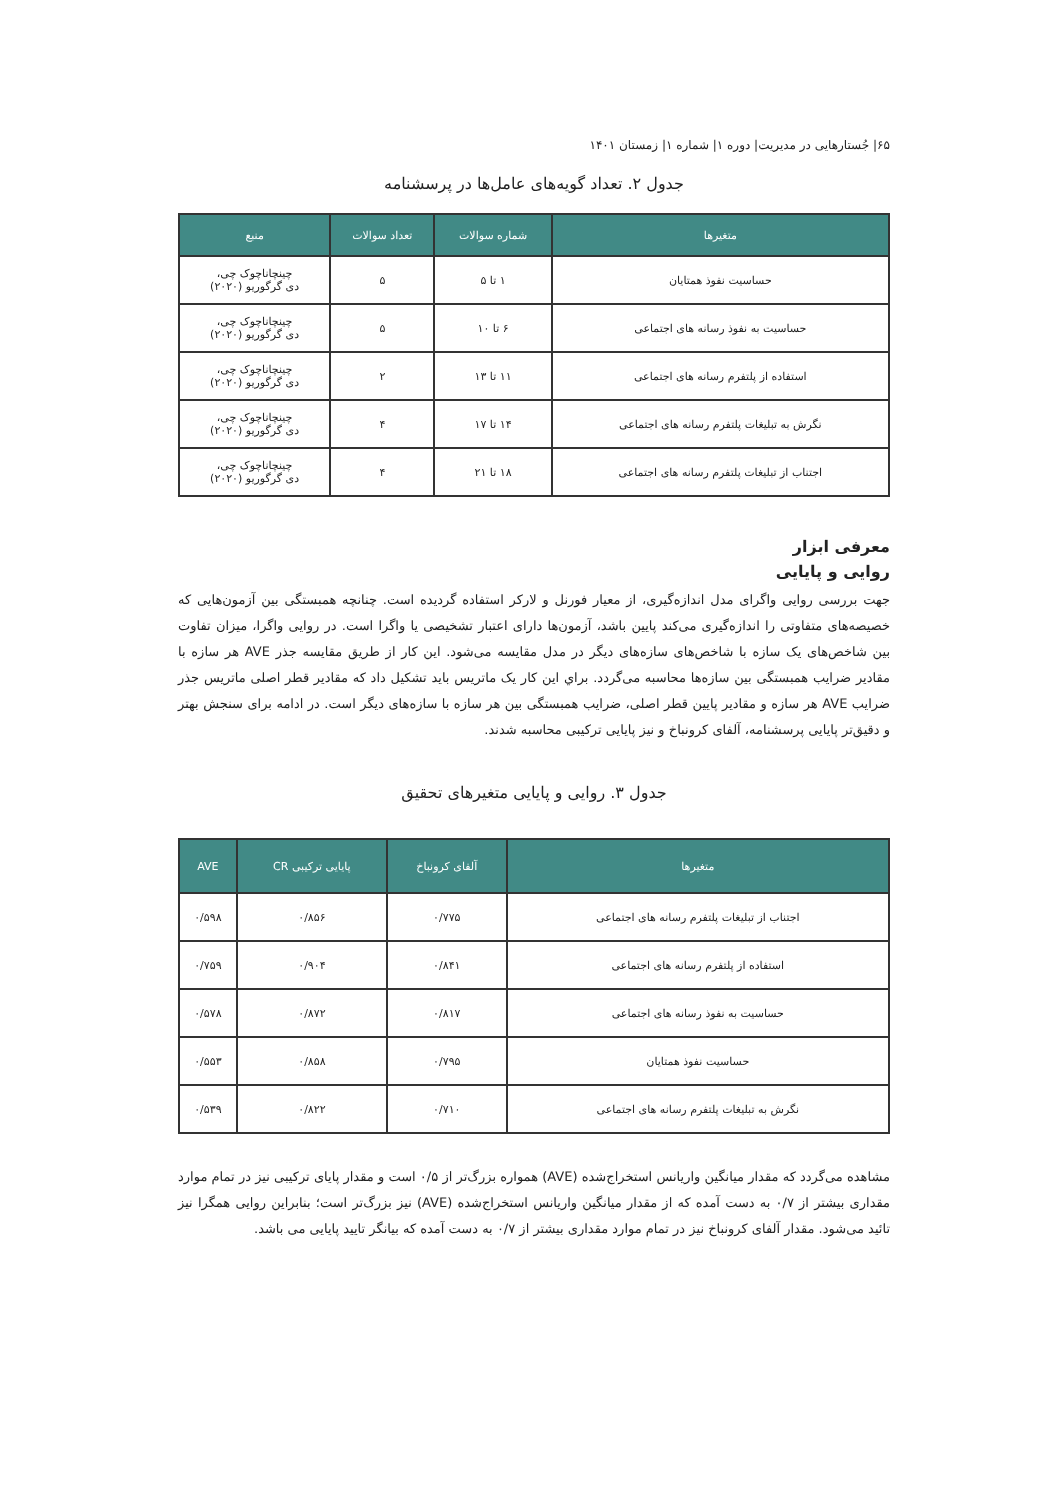۶۵| جُستارهایی در مدیریت| دوره ۱| شماره ۱| زمستان ۱۴۰۱
جدول ۲. تعداد گویه‌های عامل‌ها در پرسشنامه
| متغیرها | شماره سوالات | تعداد سوالات | منبع |
| --- | --- | --- | --- |
| حساسیت نفوذ همتایان | ۱ تا ۵ | ۵ | چینچاناچوک چی، دی گرگوریو (۲۰۲۰) |
| حساسیت به نفوذ رسانه های اجتماعی | ۶ تا ۱۰ | ۵ | چینچاناچوک چی، دی گرگوریو (۲۰۲۰) |
| استفاده از پلتفرم رسانه های اجتماعی | ۱۱ تا ۱۳ | ۲ | چینچاناچوک چی، دی گرگوریو (۲۰۲۰) |
| نگرش به تبلیغات پلتفرم رسانه های اجتماعی | ۱۴ تا ۱۷ | ۴ | چینچاناچوک چی، دی گرگوریو (۲۰۲۰) |
| اجتناب از تبلیغات پلتفرم رسانه های اجتماعی | ۱۸ تا ۲۱ | ۴ | چینچاناچوک چی، دی گرگوریو (۲۰۲۰) |
معرفی ابزار
روایی و پایایی
جهت بررسی روایی واگرای مدل اندازه‌گیری، از معیار فورنل و لارکر استفاده گردیده است. چنانچه همبستگی بین آزمون‌هایی که خصیصه‌های متفاوتی را اندازه‌گیری می‌کند پایین باشد، آزمون‌ها دارای اعتبار تشخیصی یا واگرا است. در روایی واگرا، میزان تفاوت بین شاخص‌های یک سازه با شاخص‌های سازه‌های دیگر در مدل مقایسه می‌شود. این کار از طریق مقایسه جذر AVE هر سازه با مقادیر ضرایب همبستگی بین سازه‌ها محاسبه می‌گردد. براي این کار یک ماتریس باید تشکیل داد که مقادیر قطر اصلی ماتریس جذر ضرایب AVE هر سازه و مقادیر پایین قطر اصلی، ضرایب همبستگی بین هر سازه با سازه‌های دیگر است. در ادامه برای سنجش بهتر و دقیق‌تر پایایی پرسشنامه، آلفای کرونباخ و نیز پایایی ترکیبی محاسبه شدند.
جدول ۳. روایی و پایایی متغیرهای تحقیق
| متغیرها | آلفای کرونباخ | پایایی ترکیبی CR | AVE |
| --- | --- | --- | --- |
| اجتناب از تبلیغات پلتفرم رسانه های اجتماعی | ۰/۷۷۵ | ۰/۸۵۶ | ۰/۵۹۸ |
| استفاده از پلتفرم رسانه های اجتماعی | ۰/۸۴۱ | ۰/۹۰۴ | ۰/۷۵۹ |
| حساسیت به نفوذ رسانه های اجتماعی | ۰/۸۱۷ | ۰/۸۷۲ | ۰/۵۷۸ |
| حساسیت نفوذ همتایان | ۰/۷۹۵ | ۰/۸۵۸ | ۰/۵۵۳ |
| نگرش به تبلیغات پلتفرم رسانه های اجتماعی | ۰/۷۱۰ | ۰/۸۲۲ | ۰/۵۳۹ |
مشاهده می‌گردد که مقدار میانگین واریانس استخراج‌شده (AVE) همواره بزرگ‌تر از ۰/۵ است و مقدار پایای ترکیبی نیز در تمام موارد مقداری بیشتر از ۰/۷ به دست آمده که از مقدار میانگین واریانس استخراج‌شده (AVE) نیز بزرگ‌تر است؛ بنابراین روایی همگرا نیز تائید می‌شود. مقدار آلفای کرونباخ نیز در تمام موارد مقداری بیشتر از ۰/۷ به دست آمده که بیانگر تایید پایایی می باشد.